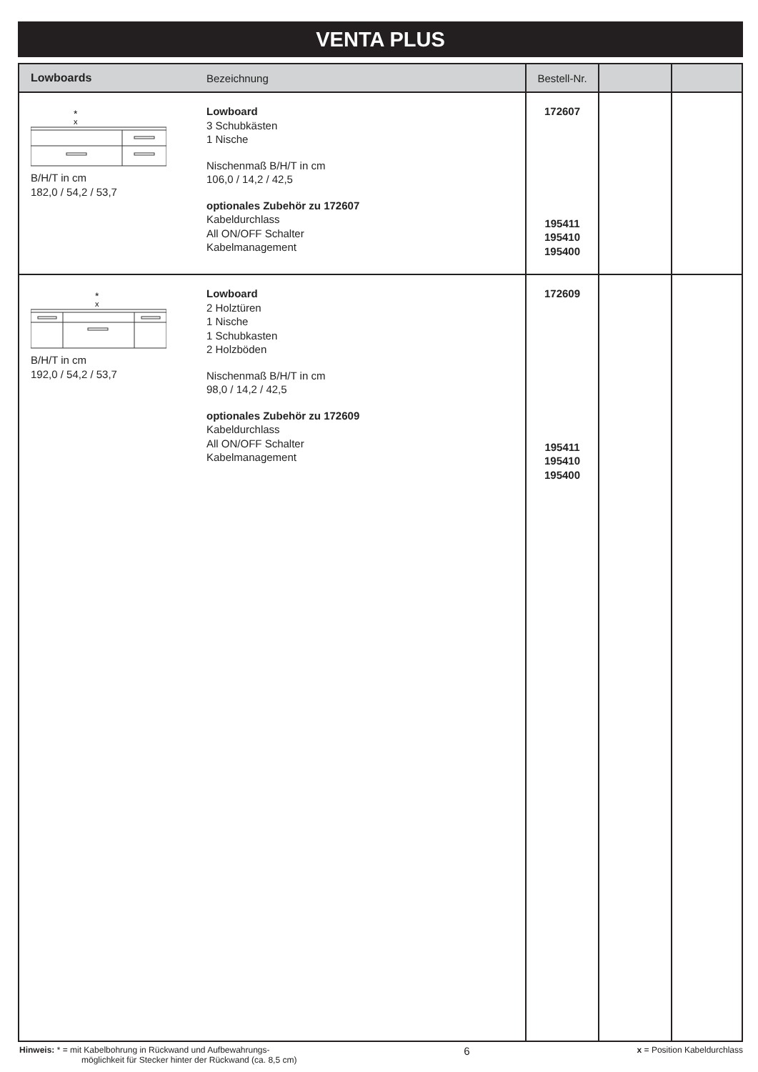VENTA PLUS
| Lowboards | Bezeichnung | Bestell-Nr. | | |
| --- | --- | --- | --- | --- |
| * x B/H/T in cm 182,0 / 54,2 / 53,7 | Lowboard 3 Schubkästen 1 Nische Nischenmaß B/H/T in cm 106,0 / 14,2 / 42,5 optionales Zubehör zu 172607 Kabeldurchlass All ON/OFF Schalter Kabelmanagement | 172607 195411 195410 195400 | | |
| * x B/H/T in cm 192,0 / 54,2 / 53,7 | Lowboard 2 Holztüren 1 Nische 1 Schubkasten 2 Holzböden Nischenmaß B/H/T in cm 98,0 / 14,2 / 42,5 optionales Zubehör zu 172609 Kabeldurchlass All ON/OFF Schalter Kabelmanagement | 172609 195411 195410 195400 | | |
Hinweis: * = mit Kabelbohrung in Rückwand und Aufbewahrungs-
möglichkeit für Stecker hinter der Rückwand (ca. 8,5 cm)
6
x = Position Kabeldurchlass